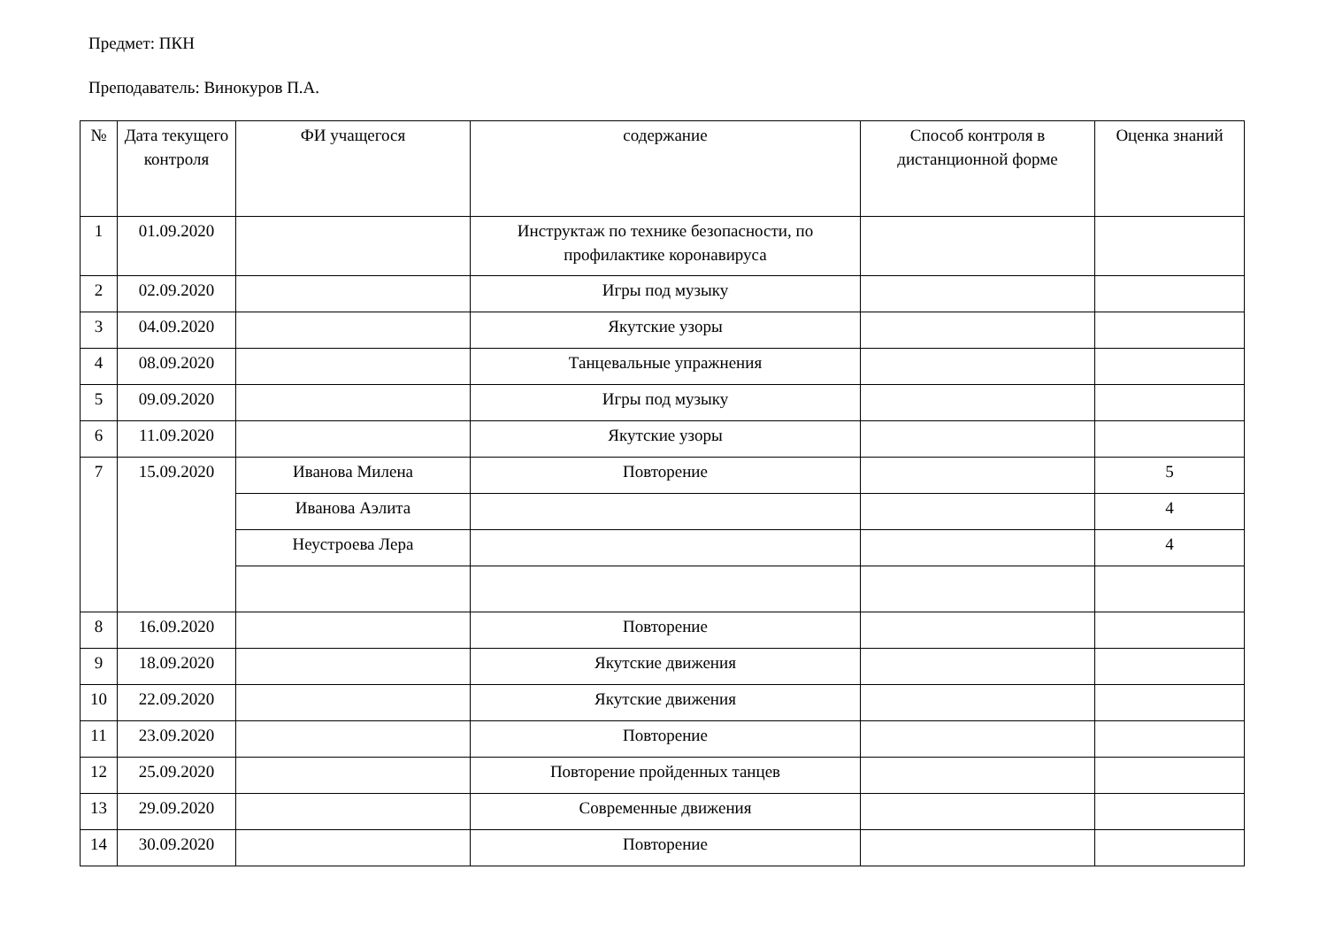Предмет: ПКН
Преподаватель: Винокуров П.А.
| № | Дата текущего контроля | ФИ учащегося | содержание | Способ контроля в дистанционной форме | Оценка знаний |
| --- | --- | --- | --- | --- | --- |
| 1 | 01.09.2020 | | Инструктаж по технике безопасности, по профилактике коронавируса | | |
| 2 | 02.09.2020 | | Игры под музыку | | |
| 3 | 04.09.2020 | | Якутские узоры | | |
| 4 | 08.09.2020 | | Танцевальные упражнения | | |
| 5 | 09.09.2020 | | Игры под музыку | | |
| 6 | 11.09.2020 | | Якутские узоры | | |
| 7 | 15.09.2020 | Иванова Милена | Повторение | | 5 |
| | | Иванова Аэлита | | | 4 |
| | | Неустроева Лера | | | 4 |
| 8 | 16.09.2020 | | Повторение | | |
| 9 | 18.09.2020 | | Якутские движения | | |
| 10 | 22.09.2020 | | Якутские движения | | |
| 11 | 23.09.2020 | | Повторение | | |
| 12 | 25.09.2020 | | Повторение пройденных танцев | | |
| 13 | 29.09.2020 | | Современные движения | | |
| 14 | 30.09.2020 | | Повторение | | |